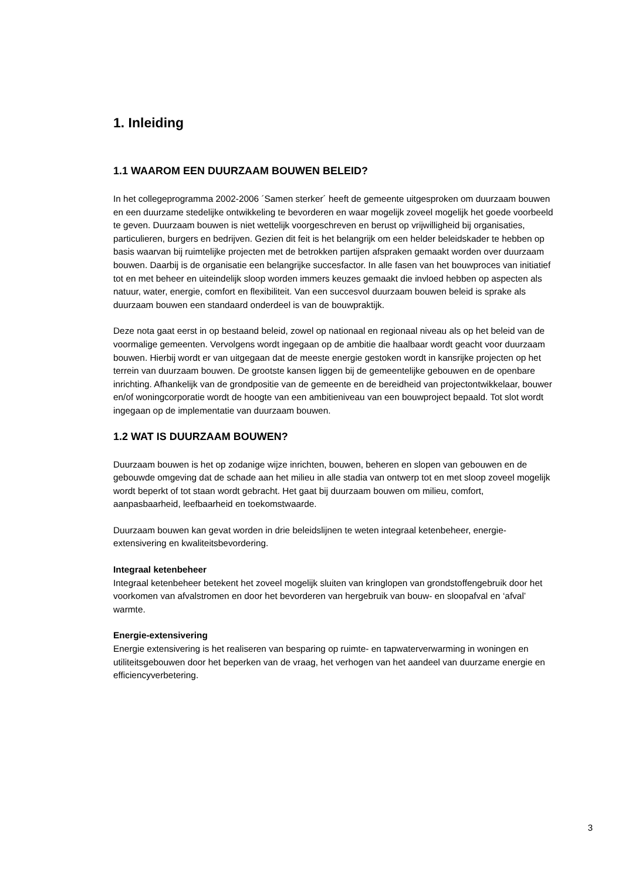1. Inleiding
1.1 WAAROM EEN DUURZAAM BOUWEN BELEID?
In het collegeprogramma 2002-2006 ´Samen sterker´ heeft de gemeente uitgesproken om duurzaam bouwen en een duurzame stedelijke ontwikkeling te bevorderen en waar mogelijk zoveel mogelijk het goede voorbeeld te geven. Duurzaam bouwen is niet wettelijk voorgeschreven en berust op vrijwilligheid bij organisaties, particulieren, burgers en bedrijven. Gezien dit feit is het belangrijk om een helder beleidskader te hebben op basis waarvan bij ruimtelijke projecten met de betrokken partijen afspraken gemaakt worden over duurzaam bouwen. Daarbij is de organisatie een belangrijke succesfactor. In alle fasen van het bouwproces van initiatief tot en met beheer en uiteindelijk sloop worden immers keuzes gemaakt die invloed hebben op aspecten als natuur, water, energie, comfort en flexibiliteit. Van een succesvol duurzaam bouwen beleid is sprake als duurzaam bouwen een standaard onderdeel is van de bouwpraktijk.
Deze nota gaat eerst in op bestaand beleid, zowel op nationaal en regionaal niveau als op het beleid van de voormalige gemeenten. Vervolgens wordt ingegaan op de ambitie die haalbaar wordt geacht voor duurzaam bouwen. Hierbij wordt er van uitgegaan dat de meeste energie gestoken wordt in kansrijke projecten op het terrein van duurzaam bouwen. De grootste kansen liggen bij de gemeentelijke gebouwen en de openbare inrichting. Afhankelijk van de grondpositie van de gemeente en de bereidheid van projectontwikkelaar, bouwer en/of woningcorporatie wordt de hoogte van een ambitieniveau van een bouwproject bepaald. Tot slot wordt ingegaan op de implementatie van duurzaam bouwen.
1.2 WAT IS DUURZAAM BOUWEN?
Duurzaam bouwen is het op zodanige wijze inrichten, bouwen, beheren en slopen van gebouwen en de gebouwde omgeving dat de schade aan het milieu in alle stadia van ontwerp tot en met sloop zoveel mogelijk wordt beperkt of tot staan wordt gebracht. Het gaat bij duurzaam bouwen om milieu, comfort, aanpasbaarheid, leefbaarheid en toekomstwaarde.
Duurzaam bouwen kan gevat worden in drie beleidslijnen te weten integraal ketenbeheer, energie-extensivering en kwaliteitsbevordering.
Integraal ketenbeheer
Integraal ketenbeheer betekent het zoveel mogelijk sluiten van kringlopen van grondstoffengebruik door het voorkomen van afvalstromen en door het bevorderen van hergebruik van bouw- en sloopafval en ‘afval’ warmte.
Energie-extensivering
Energie extensivering is het realiseren van besparing op ruimte- en tapwaterverwarming in woningen en utiliteitsgebouwen door het beperken van de vraag, het verhogen van het aandeel van duurzame energie en efficiencyverbetering.
3